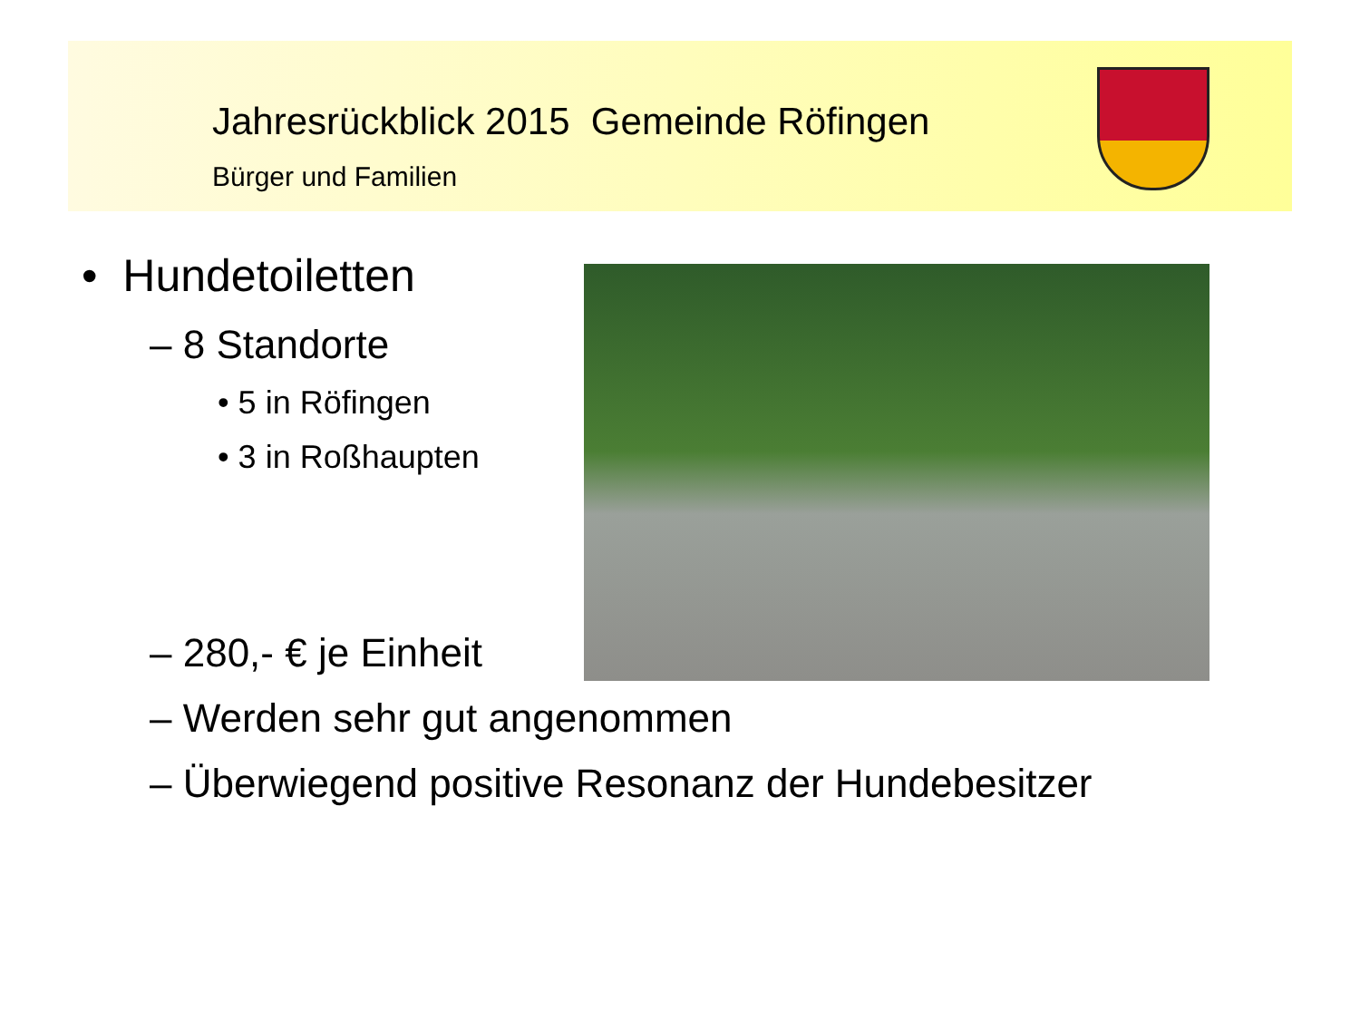Jahresrückblick 2015 Gemeinde Röfingen
Bürger und Familien
• Hundetoiletten
– 8 Standorte
• 5 in Röfingen
• 3 in Roßhaupten
– 280,- € je Einheit
– Werden sehr gut angenommen
– Überwiegend positive Resonanz der Hundebesitzer